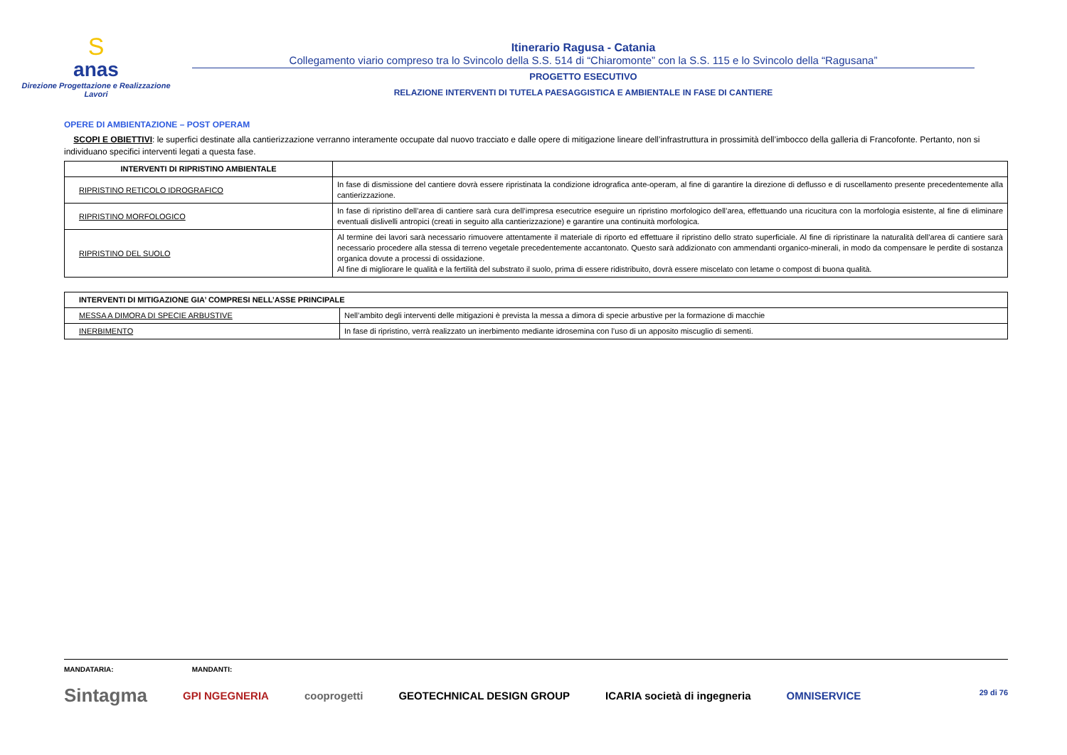S
anas
Direzione Progettazione e Realizzazione
Lavori
Itinerario Ragusa - Catania
Collegamento viario compreso tra lo Svincolo della S.S. 514 di “Chiaromonte” con la S.S. 115 e lo Svincolo della “Ragusana”
PROGETTO ESECUTIVO
RELAZIONE INTERVENTI DI TUTELA PAESAGGISTICA E AMBIENTALE IN FASE DI CANTIERE
OPERE DI AMBIENTAZIONE – POST OPERAM
SCOPI E OBIETTIVI: le superfici destinate alla cantierizzazione verranno interamente occupate dal nuovo tracciato e dalle opere di mitigazione lineare dell’infrastruttura in prossimità dell’imbocco della galleria di Francofonte. Pertanto, non si individuano specifici interventi legati a questa fase.
| INTERVENTI DI RIPRISTINO AMBIENTALE | |
| --- | --- |
| RIPRISTINO RETICOLO IDROGRAFICO | In fase di dismissione del cantiere dovrà essere ripristinata la condizione idrografica ante-operam, al fine di garantire la direzione di deflusso e di ruscellamento presente precedentemente alla cantierizzazione. |
| RIPRISTINO MORFOLOGICO | In fase di ripristino dell’area di cantiere sarà cura dell’impresa esecutrice eseguire un ripristino morfologico dell’area, effettuando una ricucitura con la morfologia esistente, al fine di eliminare eventuali dislivelli antropici (creati in seguito alla cantierizzazione) e garantire una continuità morfologica. |
| RIPRISTINO DEL SUOLO | Al termine dei lavori sarà necessario rimuovere attentamente il materiale di riporto ed effettuare il ripristino dello strato superficiale. Al fine di ripristinare la naturalità dell’area di cantiere sarà necessario procedere alla stessa di terreno vegetale precedentemente accantonato. Questo sarà addizionato con ammendanti organico-minerali, in modo da compensare le perdite di sostanza organica dovute a processi di ossidazione. Al fine di migliorare le qualità e la fertilità del substrato il suolo, prima di essere ridistribuito, dovrà essere miscelato con letame o compost di buona qualità. |
| INTERVENTI DI MITIGAZIONE GIA’ COMPRESI NELL’ASSE PRINCIPALE | |
| --- | --- |
| MESSA A DIMORA DI SPECIE ARBUSTIVE | Nell’ambito degli interventi delle mitigazioni è prevista la messa a dimora di specie arbustive per la formazione di macchie |
| INERBIMENTO | In fase di ripristino, verrà realizzato un inerbimento mediante idrosemina con l’uso di un apposito miscuglio di sementi. |
MANDATARIA: MANDANTI:
Sintagma GPI NGEGNERIA cooprogetti GEOTECHNICAL DESIGN GROUP ICARIA società di ingegneria OMNISERVICE
29 di 76